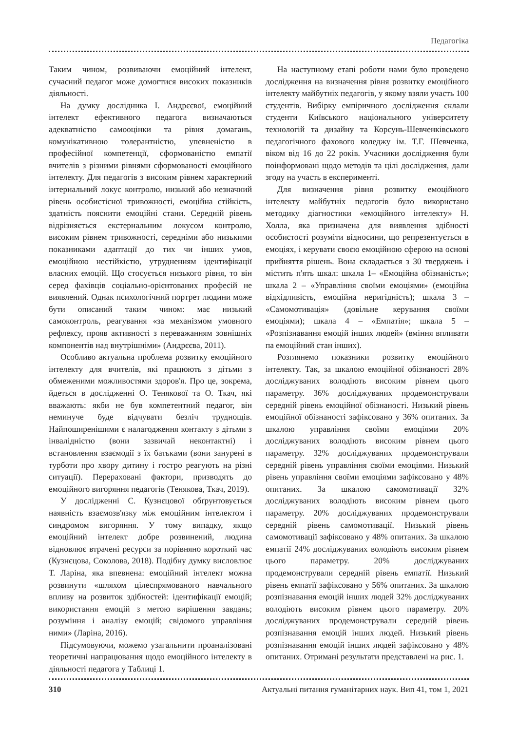Педагогіка
Таким чином, розвиваючи емоційний інтелект, сучасний педагог може домогтися високих показників діяльності.
На думку дослідника І. Андрєєвої, емоційний інтелект ефективного педагога визначаються адекватністю самооцінки та рівня домагань, комунікативною толерантністю, упевненістю в професійної компетенції, сформованістю емпатії вчителів з різними рівнями сформованості емоційного інтелекту. Для педагогів з високим рівнем характерний інтернальний локус контролю, низький або незначний рівень особистісної тривожності, емоційна стійкість, здатність пояснити емоційні стани. Середній рівень відрізняється екстернальним локусом контролю, високим рівнем тривожності, середніми або низькими показниками адаптації до тих чи інших умов, емоційною нестійкістю, утрудненням ідентифікації власних емоцій. Що стосується низького рівня, то він серед фахівців соціально-орієнтованих професій не виявлений. Однак психологічний портрет людини може бути описаний таким чином: має низький самоконтроль, реагування «за механізмом умовного рефлексу, прояв активності з переважанням зовнішніх компонентів над внутрішніми» (Андрєєва, 2011).
Особливо актуальна проблема розвитку емоційного інтелекту для вчителів, які працюють з дітьми з обмеженими можливостями здоров'я. Про це, зокрема, йдеться в дослідженні О. Тенякової та О. Ткач, які вважають: якби не був компетентний педагог, він неминуче буде відчувати безліч труднощів. Найпоширенішими є налагодження контакту з дітьми з інвалідністю (вони зазвичай неконтактні) і встановлення взаємодії з їх батьками (вони занурені в турботи про хвору дитину і гостро реагують на різні ситуації). Перераховані фактори, призводять до емоційного вигоряння педагогів (Тенякова, Ткач, 2019).
У дослідженні С. Кузнєцової обґрунтовується наявність взаємозв'язку між емоційним інтелектом і синдромом вигоряння. У тому випадку, якщо емоційний інтелект добре розвинений, людина відновлює втрачені ресурси за порівняно короткий час (Кузнєцова, Соколова, 2018). Подібну думку висловлює Т. Ларіна, яка впевнена: емоційний інтелект можна розвинути «шляхом цілеспрямованого навчального впливу на розвиток здібностей: ідентифікації емоцій; використання емоцій з метою вирішення завдань; розуміння і аналізу емоцій; свідомого управління ними» (Ларіна, 2016).
Підсумовуючи, можемо узагальнити проаналізовані теоретичні напрацювання щодо емоційного інтелекту в діяльності педагога у Таблиці 1.
На наступному етапі роботи нами було проведено дослідження на визначення рівня розвитку емоційного інтелекту майбутніх педагогів, у якому взяли участь 100 студентів. Вибірку емпіричного дослідження склали студенти Київського національного університету технологій та дизайну та Корсунь-Шевченківського педагогічного фахового коледжу ім. Т.Г. Шевченка, віком від 16 до 22 років. Учасники дослідження були поінформовані щодо методів та цілі дослідження, дали згоду на участь в експерименті.
Для визначення рівня розвитку емоційного інтелекту майбутніх педагогів було використано методику діагностики «емоційного інтелекту» Н. Холла, яка призначена для виявлення здібності особистості розуміти відносини, що репрезентується в емоціях, і керувати своєю емоційною сферою на основі прийняття рішень. Вона складається з 30 тверджень і містить п'ять шкал: шкала 1– «Емоційна обізнаність»; шкала 2 – «Управління своїми емоціями» (емоційна відхідливість, емоційна неригідність); шкала 3 – «Самомотивація» (довільне керування своїми емоціями); шкала 4 – «Емпатія»; шкала 5 – «Розпізнавання емоцій інших людей» (вміння впливати па емоційний стан інших).
Розглянемо показники розвитку емоційного інтелекту. Так, за шкалою емоційної обізнаності 28% досліджуваних володіють високим рівнем цього параметру. 36% досліджуваних продемонстрували середній рівень емоційної обізнаності. Низький рівень емоційної обізнаності зафіксовано у 36% опитаних. За шкалою управління своїми емоціями 20% досліджуваних володіють високим рівнем цього параметру. 32% досліджуваних продемонстрували середній рівень управління своїми емоціями. Низький рівень управління своїми емоціями зафіксовано у 48% опитаних. За шкалою самомотивації 32% досліджуваних володіють високим рівнем цього параметру. 20% досліджуваних продемонстрували середній рівень самомотивації. Низький рівень самомотивації зафіксовано у 48% опитаних. За шкалою емпатії 24% досліджуваних володіють високим рівнем цього параметру. 20% досліджуваних продемонстрували середній рівень емпатії. Низький рівень емпатії зафіксовано у 56% опитаних. За шкалою розпізнавання емоцій інших людей 32% досліджуваних володіють високим рівнем цього параметру. 20% досліджуваних продемонстрували середній рівень розпізнавання емоцій інших людей. Низький рівень розпізнавання емоцій інших людей зафіксовано у 48% опитаних. Отримані результати представлені на рис. 1.
310 Актуальні питання гуманітарних наук. Вип 41, том 1, 2021